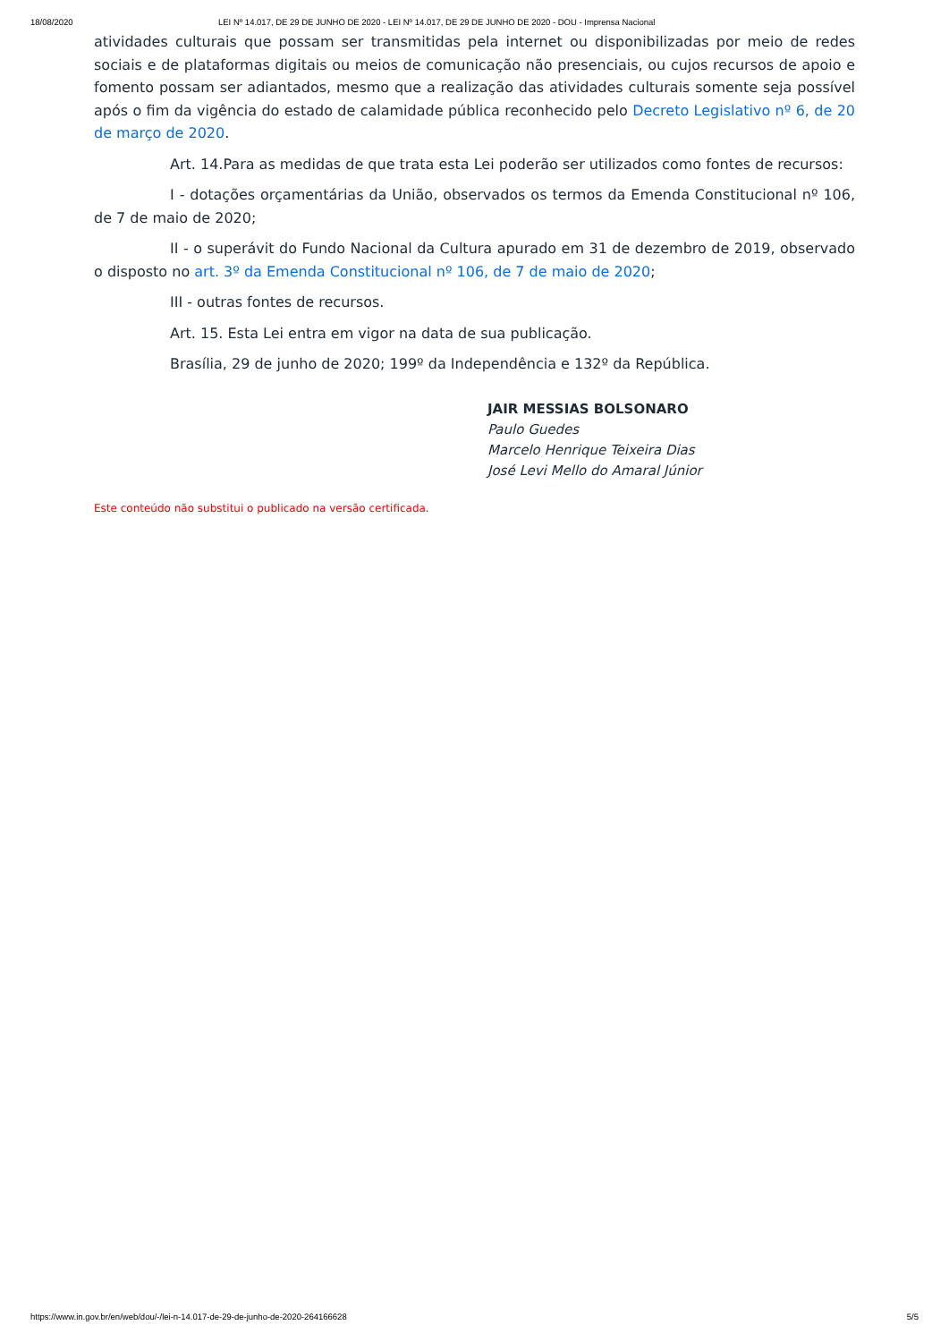18/08/2020 LEI Nº 14.017, DE 29 DE JUNHO DE 2020 - LEI Nº 14.017, DE 29 DE JUNHO DE 2020 - DOU - Imprensa Nacional
atividades culturais que possam ser transmitidas pela internet ou disponibilizadas por meio de redes sociais e de plataformas digitais ou meios de comunicação não presenciais, ou cujos recursos de apoio e fomento possam ser adiantados, mesmo que a realização das atividades culturais somente seja possível após o fim da vigência do estado de calamidade pública reconhecido pelo Decreto Legislativo nº 6, de 20 de março de 2020.
Art. 14.Para as medidas de que trata esta Lei poderão ser utilizados como fontes de recursos:
I - dotações orçamentárias da União, observados os termos da Emenda Constitucional nº 106, de 7 de maio de 2020;
II - o superávit do Fundo Nacional da Cultura apurado em 31 de dezembro de 2019, observado o disposto no art. 3º da Emenda Constitucional nº 106, de 7 de maio de 2020;
III - outras fontes de recursos.
Art. 15. Esta Lei entra em vigor na data de sua publicação.
Brasília, 29 de junho de 2020; 199º da Independência e 132º da República.
JAIR MESSIAS BOLSONARO
Paulo Guedes
Marcelo Henrique Teixeira Dias
José Levi Mello do Amaral Júnior
Este conteúdo não substitui o publicado na versão certificada.
https://www.in.gov.br/en/web/dou/-/lei-n-14.017-de-29-de-junho-de-2020-264166628 5/5